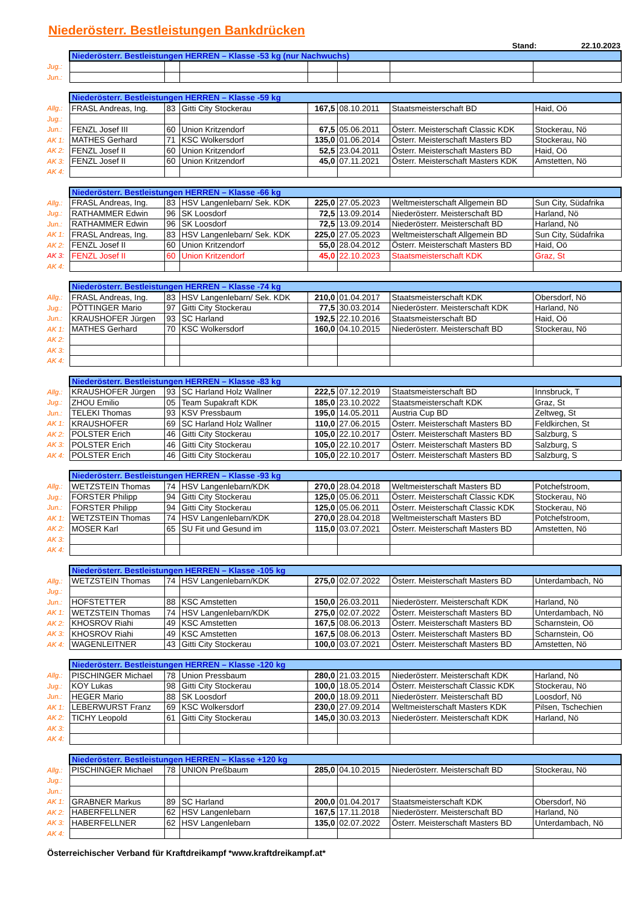Niederösterr. Bestleistungen Bankdrücken
Stand: 22.10.2023
| | Niederösterr. Bestleistungen HERREN – Klasse -53 kg (nur Nachwuchs) | | | | | | |
| Jug.: | | | | | | | |
| Jun.: | | | | | | | |
| | Niederösterr. Bestleistungen HERREN – Klasse -59 kg | | | | | | |
| Allg.: | FRASL Andreas, Ing. | 83 | Gitti City Stockerau | 167,5 | 08.10.2011 | Staatsmeisterschaft BD | Haid, Oö |
| Jug.: | | | | | | | |
| Jun.: | FENZL Josef III | 60 | Union Kritzendorf | 67,5 | 05.06.2011 | Österr. Meisterschaft Classic KDK | Stockerau, Nö |
| AK 1: | MATHES Gerhard | 71 | KSC Wolkersdorf | 135,0 | 01.06.2014 | Österr. Meisterschaft Masters BD | Stockerau, Nö |
| AK 2: | FENZL Josef II | 60 | Union Kritzendorf | 52,5 | 23.04.2011 | Österr. Meisterschaft Masters BD | Haid, Oö |
| AK 3: | FENZL Josef II | 60 | Union Kritzendorf | 45,0 | 07.11.2021 | Österr. Meisterschaft Masters KDK | Amstetten, Nö |
| AK 4: | | | | | | | |
| | Niederösterr. Bestleistungen HERREN – Klasse -66 kg | | | | | | |
| Allg.: | FRASL Andreas, Ing. | 83 | HSV Langenlebarn/ Sek. KDK | 225,0 | 27.05.2023 | Weltmeisterschaft Allgemein BD | Sun City, Südafrika |
| Jug.: | RATHAMMER Edwin | 96 | SK Loosdorf | 72,5 | 13.09.2014 | Niederösterr. Meisterschaft BD | Harland, Nö |
| Jun.: | RATHAMMER Edwin | 96 | SK Loosdorf | 72,5 | 13.09.2014 | Niederösterr. Meisterschaft BD | Harland, Nö |
| AK 1: | FRASL Andreas, Ing. | 83 | HSV Langenlebarn/ Sek. KDK | 225,0 | 27.05.2023 | Weltmeisterschaft Allgemein BD | Sun City, Südafrika |
| AK 2: | FENZL Josef II | 60 | Union Kritzendorf | 55,0 | 28.04.2012 | Österr. Meisterschaft Masters BD | Haid, Oö |
| AK 3: | FENZL Josef II | 60 | Union Kritzendorf | 45,0 | 22.10.2023 | Staatsmeisterschaft KDK | Graz, St |
| AK 4: | | | | | | | |
| | Niederösterr. Bestleistungen HERREN – Klasse -74 kg | | | | | | |
| Allg.: | FRASL Andreas, Ing. | 83 | HSV Langenlebarn/ Sek. KDK | 210,0 | 01.04.2017 | Staatsmeisterschaft KDK | Obersdorf, Nö |
| Jug.: | PÖTTINGER Mario | 97 | Gitti City Stockerau | 77,5 | 30.03.2014 | Niederösterr. Meisterschaft KDK | Harland, Nö |
| Jun.: | KRAUSHOFER Jürgen | 93 | SC Harland | 192,5 | 22.10.2016 | Staatsmeisterschaft BD | Haid, Oö |
| AK 1: | MATHES Gerhard | 70 | KSC Wolkersdorf | 160,0 | 04.10.2015 | Niederösterr. Meisterschaft BD | Stockerau, Nö |
| AK 2: | | | | | | | |
| AK 3: | | | | | | | |
| AK 4: | | | | | | | |
| | Niederösterr. Bestleistungen HERREN – Klasse -83 kg | | | | | | |
| Allg.: | KRAUSHOFER Jürgen | 93 | SC Harland Holz Wallner | 222,5 | 07.12.2019 | Staatsmeisterschaft BD | Innsbruck, T |
| Jug.: | ZHOU Emilio | 05 | Team Supakraft KDK | 185,0 | 23.10.2022 | Staatsmeisterschaft KDK | Graz, St |
| Jun.: | TELEKI Thomas | 93 | KSV Pressbaum | 195,0 | 14.05.2011 | Austria Cup BD | Zeltweg, St |
| AK 1: | KRAUSHOFER | 69 | SC Harland Holz Wallner | 110,0 | 27.06.2015 | Österr. Meisterschaft Masters BD | Feldkirchen, St |
| AK 2: | POLSTER Erich | 46 | Gitti City Stockerau | 105,0 | 22.10.2017 | Österr. Meisterschaft Masters BD | Salzburg, S |
| AK 3: | POLSTER Erich | 46 | Gitti City Stockerau | 105,0 | 22.10.2017 | Österr. Meisterschaft Masters BD | Salzburg, S |
| AK 4: | POLSTER Erich | 46 | Gitti City Stockerau | 105,0 | 22.10.2017 | Österr. Meisterschaft Masters BD | Salzburg, S |
| | Niederösterr. Bestleistungen HERREN – Klasse -93 kg | | | | | | |
| Allg.: | WETZSTEIN Thomas | 74 | HSV Langenlebarn/KDK | 270,0 | 28.04.2018 | Weltmeisterschaft Masters BD | Potchefstroom, |
| Jug.: | FORSTER Philipp | 94 | Gitti City Stockerau | 125,0 | 05.06.2011 | Österr. Meisterschaft Classic KDK | Stockerau, Nö |
| Jun.: | FORSTER Philipp | 94 | Gitti City Stockerau | 125,0 | 05.06.2011 | Österr. Meisterschaft Classic KDK | Stockerau, Nö |
| AK 1: | WETZSTEIN Thomas | 74 | HSV Langenlebarn/KDK | 270,0 | 28.04.2018 | Weltmeisterschaft Masters BD | Potchefstroom, |
| AK 2: | MOSER Karl | 65 | SU Fit und Gesund im | 115,0 | 03.07.2021 | Österr. Meisterschaft Masters BD | Amstetten, Nö |
| AK 3: | | | | | | | |
| AK 4: | | | | | | | |
| | Niederösterr. Bestleistungen HERREN – Klasse -105 kg | | | | | | |
| Allg.: | WETZSTEIN Thomas | 74 | HSV Langenlebarn/KDK | 275,0 | 02.07.2022 | Österr. Meisterschaft Masters BD | Unterdambach, Nö |
| Jug.: | | | | | | | |
| Jun.: | HOFSTETTER | 88 | KSC Amstetten | 150,0 | 26.03.2011 | Niederösterr. Meisterschaft KDK | Harland, Nö |
| AK 1: | WETZSTEIN Thomas | 74 | HSV Langenlebarn/KDK | 275,0 | 02.07.2022 | Österr. Meisterschaft Masters BD | Unterdambach, Nö |
| AK 2: | KHOSROV Riahi | 49 | KSC Amstetten | 167,5 | 08.06.2013 | Österr. Meisterschaft Masters BD | Scharnstein, Oö |
| AK 3: | KHOSROV Riahi | 49 | KSC Amstetten | 167,5 | 08.06.2013 | Österr. Meisterschaft Masters BD | Scharnstein, Oö |
| AK 4: | WAGENLEITNER | 43 | Gitti City Stockerau | 100,0 | 03.07.2021 | Österr. Meisterschaft Masters BD | Amstetten, Nö |
| | Niederösterr. Bestleistungen HERREN – Klasse -120 kg | | | | | | |
| Allg.: | PISCHINGER Michael | 78 | Union Pressbaum | 280,0 | 21.03.2015 | Niederösterr. Meisterschaft KDK | Harland, Nö |
| Jug.: | KOY Lukas | 98 | Gitti City Stockerau | 100,0 | 18.05.2014 | Österr. Meisterschaft Classic KDK | Stockerau, Nö |
| Jun.: | HEGER Mario | 88 | SK Loosdorf | 200,0 | 18.09.2011 | Niederösterr. Meisterschaft BD | Loosdorf, Nö |
| AK 1: | LEBERWURST Franz | 69 | KSC Wolkersdorf | 230,0 | 27.09.2014 | Weltmeisterschaft Masters KDK | Pilsen, Tschechien |
| AK 2: | TICHY Leopold | 61 | Gitti City Stockerau | 145,0 | 30.03.2013 | Niederösterr. Meisterschaft KDK | Harland, Nö |
| AK 3: | | | | | | | |
| AK 4: | | | | | | | |
| | Niederösterr. Bestleistungen HERREN – Klasse +120 kg | | | | | | |
| Allg.: | PISCHINGER Michael | 78 | UNION Preßbaum | 285,0 | 04.10.2015 | Niederösterr. Meisterschaft BD | Stockerau, Nö |
| Jug.: | | | | | | | |
| Jun.: | | | | | | | |
| AK 1: | GRABNER Markus | 89 | SC Harland | 200,0 | 01.04.2017 | Staatsmeisterschaft KDK | Obersdorf, Nö |
| AK 2: | HABERFELLNER | 62 | HSV Langenlebarn | 167,5 | 17.11.2018 | Niederösterr. Meisterschaft BD | Harland, Nö |
| AK 3: | HABERFELLNER | 62 | HSV Langenlebarn | 135,0 | 02.07.2022 | Österr. Meisterschaft Masters BD | Unterdambach, Nö |
| AK 4: | | | | | | | |
Österreichischer Verband für Kraftdreikampf *www.kraftdreikampf.at*